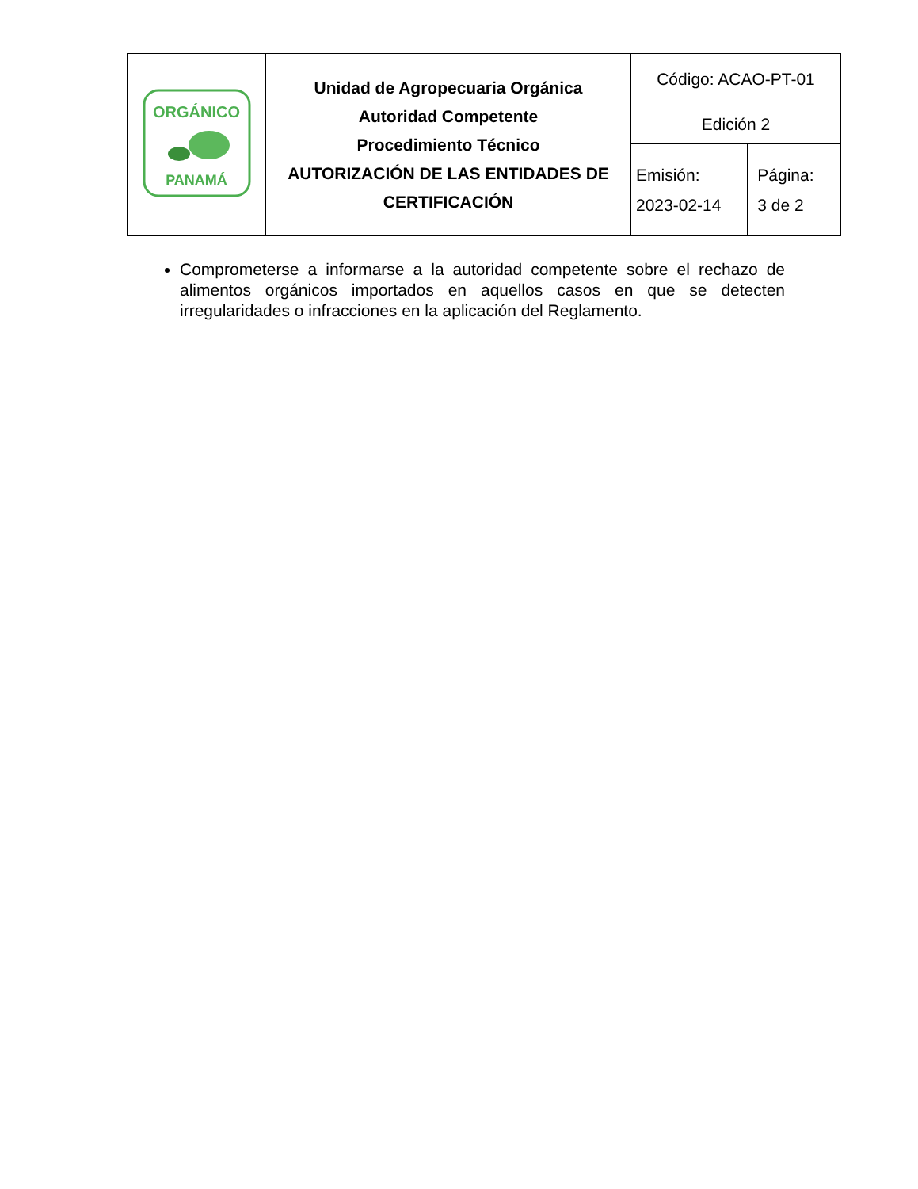| ORGÁNICO PANAMÁ | Unidad de Agropecuaria Orgánica Autoridad Competente Procedimiento Técnico AUTORIZACIÓN DE LAS ENTIDADES DE CERTIFICACIÓN | Código: ACAO-PT-01 | |
| | | Edición 2 | |
| | | Emisión: 2023-02-14 | Página: 3 de 2 |
Comprometerse a informarse a la autoridad competente sobre el rechazo de alimentos orgánicos importados en aquellos casos en que se detecten irregularidades o infracciones en la aplicación del Reglamento.